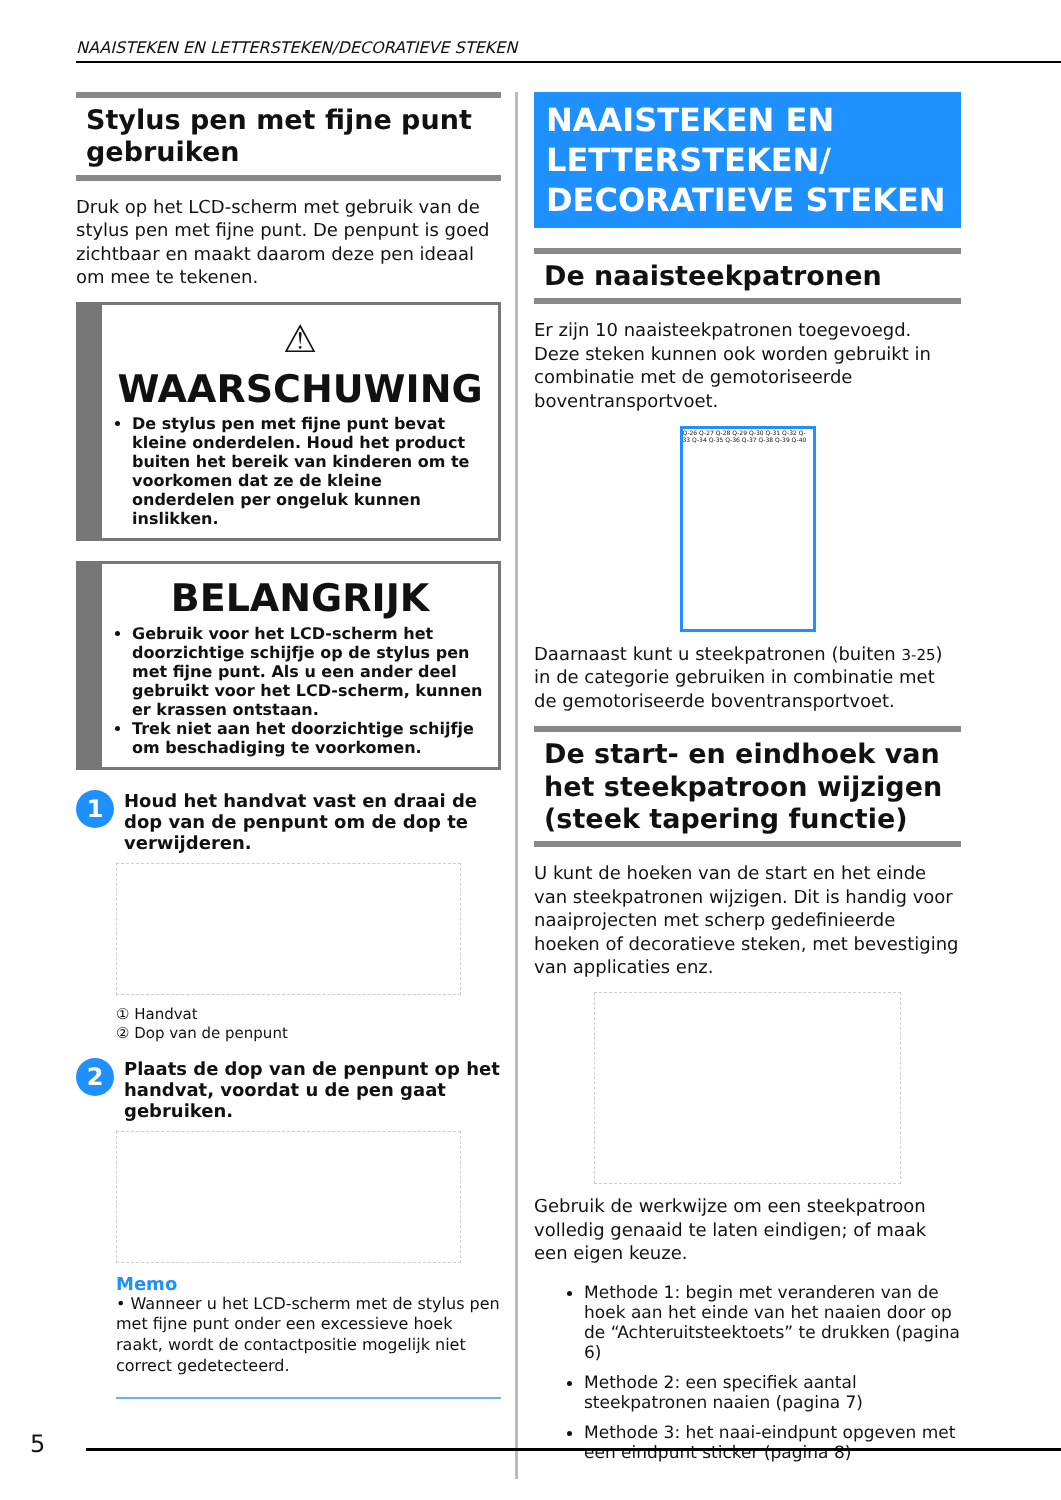NAAISTEKEN EN LETTERSTEKEN/DECORATIEVE STEKEN
Stylus pen met fijne punt gebruiken
Druk op het LCD-scherm met gebruik van de stylus pen met fijne punt. De penpunt is goed zichtbaar en maakt daarom deze pen ideaal om mee te tekenen.
⚠ WAARSCHUWING
De stylus pen met fijne punt bevat kleine onderdelen. Houd het product buiten het bereik van kinderen om te voorkomen dat ze de kleine onderdelen per ongeluk kunnen inslikken.
BELANGRIJK
Gebruik voor het LCD-scherm het doorzichtige schijfje op de stylus pen met fijne punt. Als u een ander deel gebruikt voor het LCD-scherm, kunnen er krassen ontstaan.
Trek niet aan het doorzichtige schijfje om beschadiging te voorkomen.
1 Houd het handvat vast en draai de dop van de penpunt om de dop te verwijderen.
① Handvat
② Dop van de penpunt
2 Plaats de dop van de penpunt op het handvat, voordat u de pen gaat gebruiken.
Memo
• Wanneer u het LCD-scherm met de stylus pen met fijne punt onder een excessieve hoek raakt, wordt de contactpositie mogelijk niet correct gedetecteerd.
NAAISTEKEN EN LETTERSTEKEN/ DECORATIEVE STEKEN
De naaisteekpatronen
Er zijn 10 naaisteekpatronen toegevoegd. Deze steken kunnen ook worden gebruikt in combinatie met de gemotoriseerde boventransportvoet.
Q-26 Q-27 Q-28 Q-29 Q-30 Q-31 Q-32 Q-33 Q-34 Q-35 Q-36 Q-37 Q-38 Q-39 Q-40
Daarnaast kunt u steekpatronen (buiten 3-25) in de categorie gebruiken in combinatie met de gemotoriseerde boventransportvoet.
De start- en eindhoek van het steekpatroon wijzigen (steek tapering functie)
U kunt de hoeken van de start en het einde van steekpatronen wijzigen. Dit is handig voor naaiprojecten met scherp gedefinieerde hoeken of decoratieve steken, met bevestiging van applicaties enz.
Gebruik de werkwijze om een steekpatroon volledig genaaid te laten eindigen; of maak een eigen keuze.
Methode 1: begin met veranderen van de hoek aan het einde van het naaien door op de “Achteruitsteektoets” te drukken (pagina 6)
Methode 2: een specifiek aantal steekpatronen naaien (pagina 7)
Methode 3: het naai-eindpunt opgeven met een eindpunt sticker (pagina 8)
5